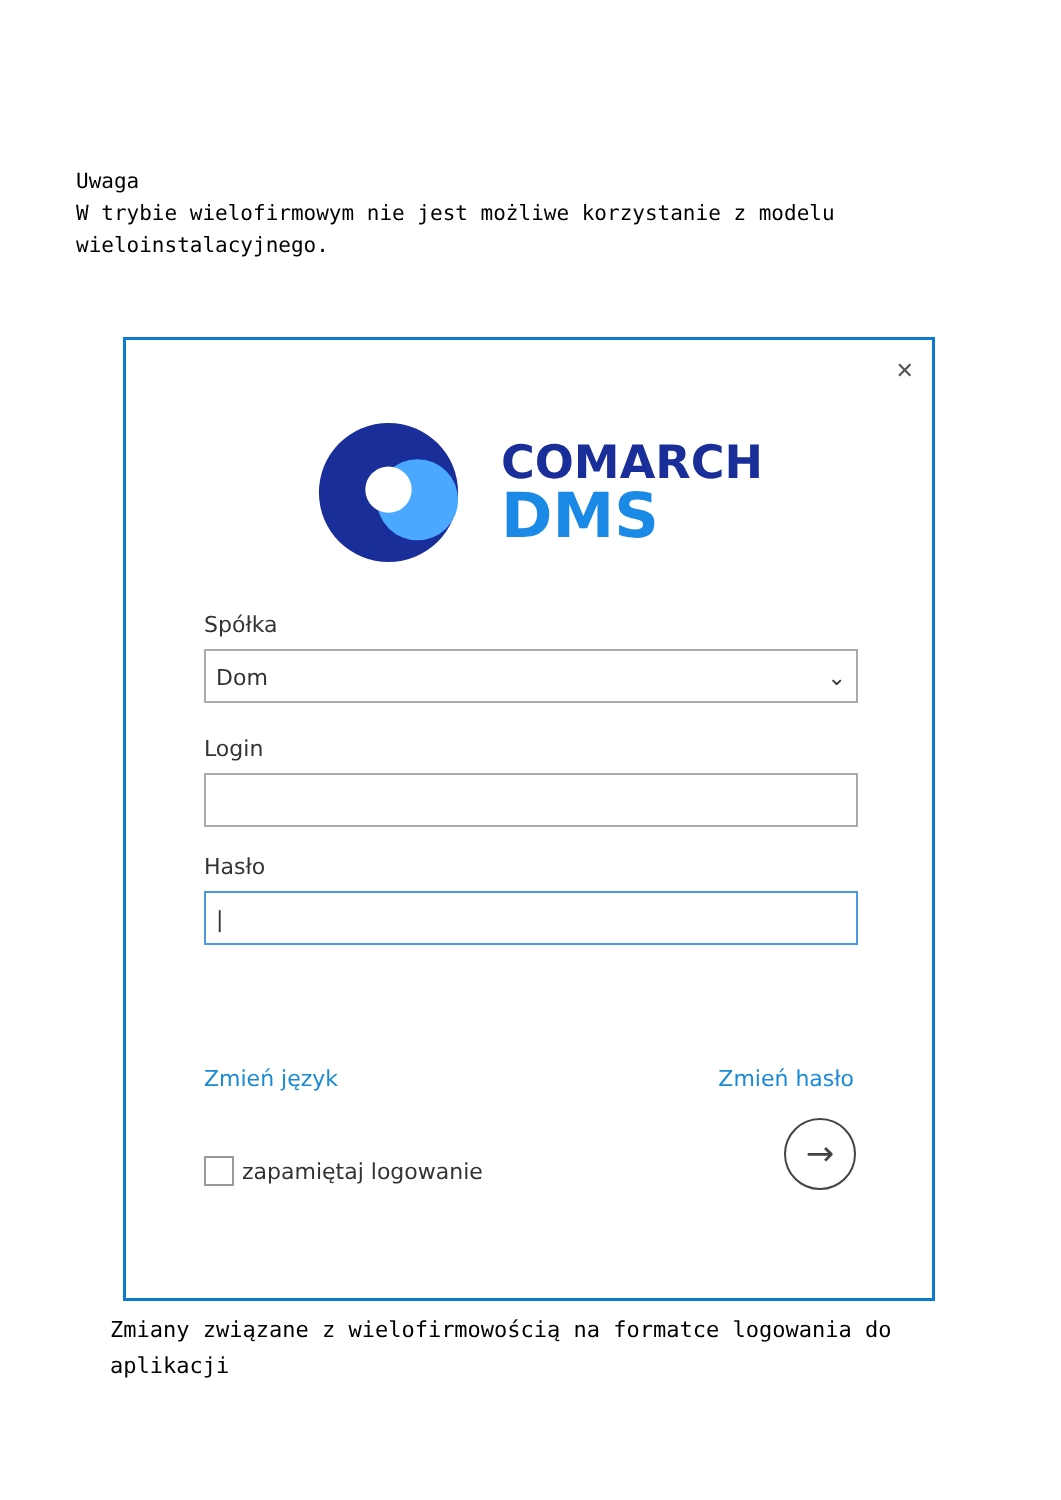Uwaga
W trybie wielofirmowym nie jest możliwe korzystanie z modelu wieloinstalacyjnego.
✕
COMARCH
DMS
Spółka
Dom ⌄
Login
Hasło
|
Zmień język Zmień hasło
zapamiętaj logowanie
→
Zmiany związane z wielofirmowością na formatce logowania do aplikacji